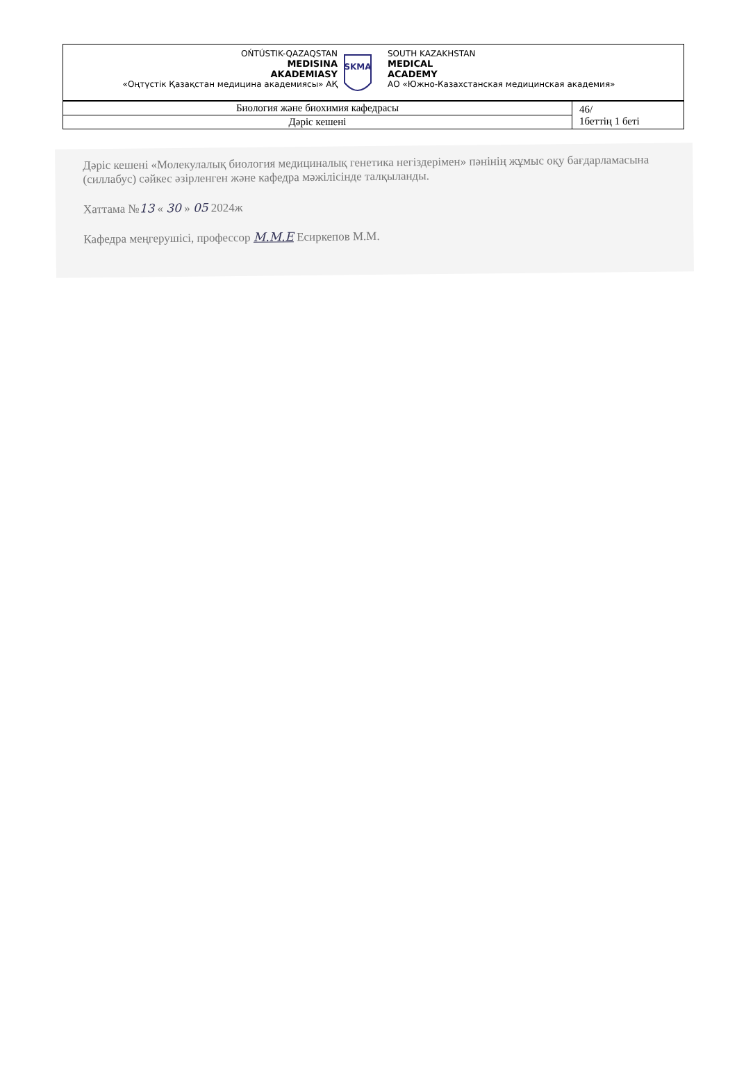OŃTÚSTIK-QAZAQSTAN
MEDISINA
AKADEMIASY
«Оңтүстік Қазақстан медицина академиясы» АҚ
SKMA
SOUTH KAZAKHSTAN
MEDICAL
ACADEMY
АО «Южно-Казахстанская медицинская академия»
| Биология және биохимия кафедрасы | 46/ 1беттің 1 беті |
| Дәріс кешені | |
Дәріс кешені «Молекулалық биология медициналық генетика негіздерімен» пәнінің жұмыс оқу бағдарламасына (силлабус) сәйкес әзірленген және кафедра мәжілісінде талқыланды.
Хаттама №13 « 30 » 05 2024ж
Кафедра меңгерушісі, профессор М.М.Е Есиркепов М.М.